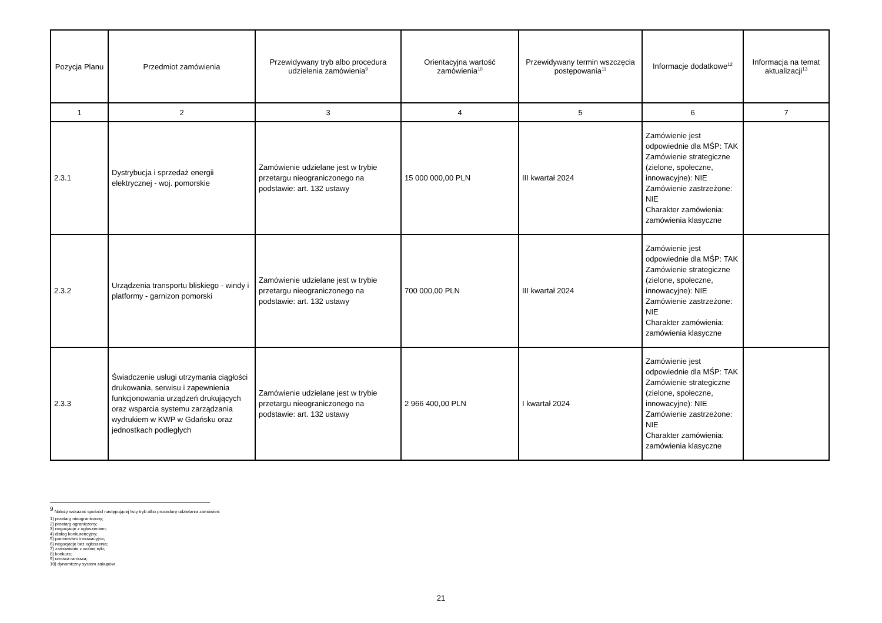| Pozycja Planu | Przedmiot zamówienia | Przewidywany tryb albo procedura udzielenia zamówienia<sup>9</sup> | Orientacyjna wartość zamówienia<sup>10</sup> | Przewidywany termin wszczęcia postępowania<sup>11</sup> | Informacje dodatkowe<sup>12</sup> | Informacja na temat aktualizacji<sup>13</sup> |
| --- | --- | --- | --- | --- | --- | --- |
| 1 | 2 | 3 | 4 | 5 | 6 | 7 |
| 2.3.1 | Dystrybucja i sprzedaż energii elektrycznej - woj. pomorskie | Zamówienie udzielane jest w trybie przetargu nieograniczonego na podstawie: art. 132 ustawy | 15 000 000,00 PLN | III kwartał 2024 | Zamówienie jest odpowiednie dla MŚP: TAK Zamówienie strategiczne (zielone, społeczne, innowacyjne): NIE Zamówienie zastrzeżone: NIE Charakter zamówienia: zamówienia klasyczne | |
| 2.3.2 | Urządzenia transportu bliskiego - windy i platformy - garnizon pomorski | Zamówienie udzielane jest w trybie przetargu nieograniczonego na podstawie: art. 132 ustawy | 700 000,00 PLN | III kwartał 2024 | Zamówienie jest odpowiednie dla MŚP: TAK Zamówienie strategiczne (zielone, społeczne, innowacyjne): NIE Zamówienie zastrzeżone: NIE Charakter zamówienia: zamówienia klasyczne | |
| 2.3.3 | Świadczenie usługi utrzymania ciągłości drukowania, serwisu i zapewnienia funkcjonowania urządzeń drukujących oraz wsparcia systemu zarządzania wydrukiem w KWP w Gdańsku oraz jednostkach podległych | Zamówienie udzielane jest w trybie przetargu nieograniczonego na podstawie: art. 132 ustawy | 2 966 400,00 PLN | I kwartał 2024 | Zamówienie jest odpowiednie dla MŚP: TAK Zamówienie strategiczne (zielone, społeczne, innowacyjne): NIE Zamówienie zastrzeżone: NIE Charakter zamówienia: zamówienia klasyczne | |
<sup>9</sup> Należy wskazać spośród następującej listy tryb albo procedurę udzielania zamówień:
1) przetarg nieograniczony;
2) przetarg ograniczony;
3) negocjacje z ogłoszeniem;
4) dialog konkurencyjny;
5) partnerstwo innowacyjne;
6) negocjacje bez ogłoszenia;
7) zamówienie z wolnej ręki;
8) konkurs;
9) umowa ramowa;
10) dynamiczny system zakupów.
21